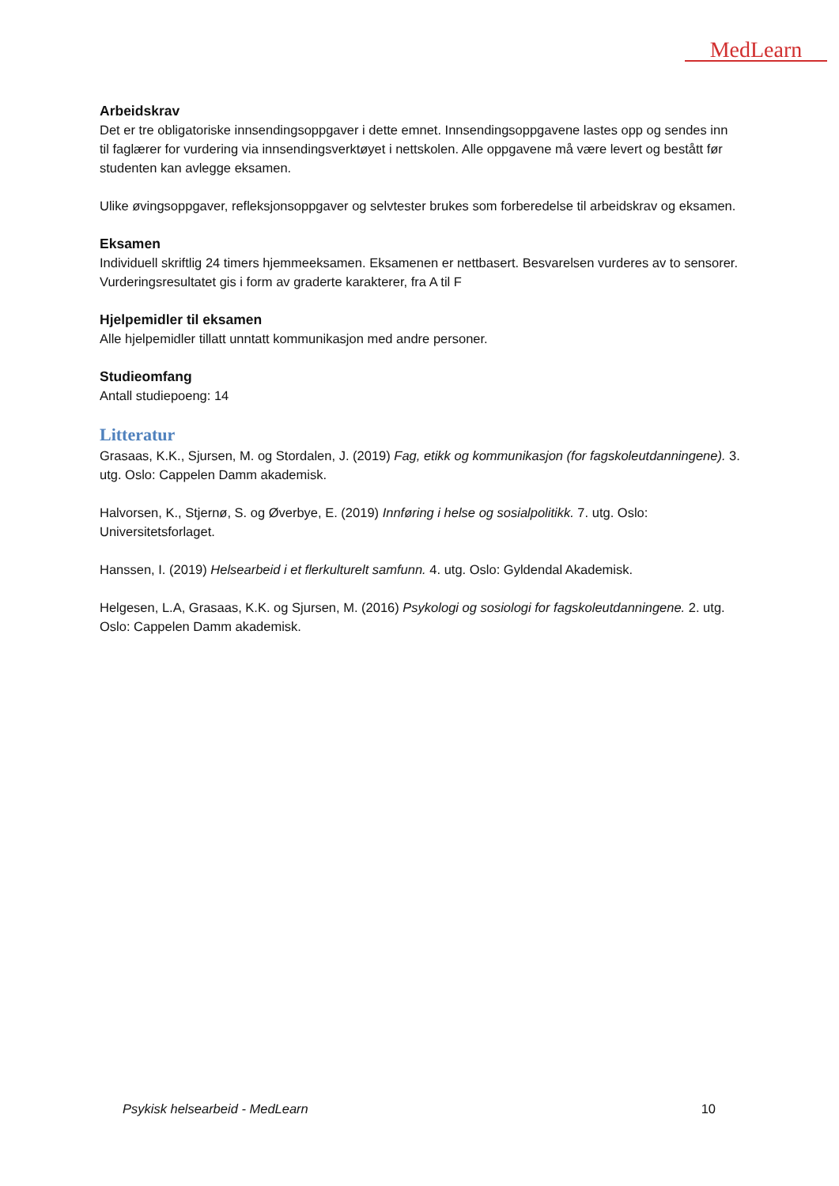MedLearn
Arbeidskrav
Det er tre obligatoriske innsendingsoppgaver i dette emnet. Innsendingsoppgavene lastes opp og sendes inn til faglærer for vurdering via innsendingsverktøyet i nettskolen. Alle oppgavene må være levert og bestått før studenten kan avlegge eksamen.
Ulike øvingsoppgaver, refleksjonsoppgaver og selvtester brukes som forberedelse til arbeidskrav og eksamen.
Eksamen
Individuell skriftlig 24 timers hjemmeeksamen. Eksamenen er nettbasert. Besvarelsen vurderes av to sensorer. Vurderingsresultatet gis i form av graderte karakterer, fra A til F
Hjelpemidler til eksamen
Alle hjelpemidler tillatt unntatt kommunikasjon med andre personer.
Studieomfang
Antall studiepoeng: 14
Litteratur
Grasaas, K.K., Sjursen, M. og Stordalen, J. (2019) Fag, etikk og kommunikasjon (for fagskoleutdanningene). 3. utg. Oslo: Cappelen Damm akademisk.
Halvorsen, K., Stjernø, S. og Øverbye, E. (2019) Innføring i helse og sosialpolitikk. 7. utg. Oslo: Universitetsforlaget.
Hanssen, I. (2019) Helsearbeid i et flerkulturelt samfunn. 4. utg. Oslo: Gyldendal Akademisk.
Helgesen, L.A, Grasaas, K.K. og Sjursen, M. (2016) Psykologi og sosiologi for fagskoleutdanningene. 2. utg. Oslo: Cappelen Damm akademisk.
Psykisk helsearbeid - MedLearn 10